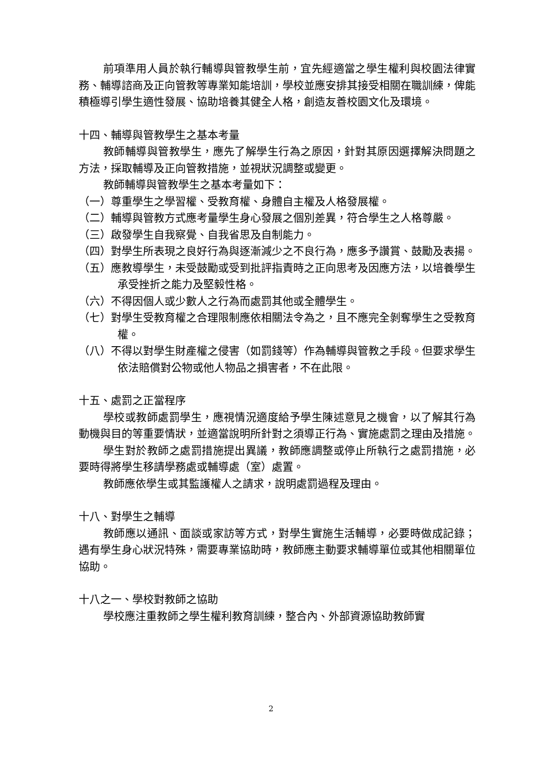前項準用人員於執行輔導與管教學生前，宜先經適當之學生權利與校園法律實務、輔導諮商及正向管教等專業知能培訓，學校並應安排其接受相關在職訓練，俾能積極導引學生適性發展、協助培養其健全人格，創造友善校園文化及環境。
十四、輔導與管教學生之基本考量
教師輔導與管教學生，應先了解學生行為之原因，針對其原因選擇解決問題之方法，採取輔導及正向管教措施，並視狀況調整或變更。
教師輔導與管教學生之基本考量如下：
（一）尊重學生之學習權、受教育權、身體自主權及人格發展權。
（二）輔導與管教方式應考量學生身心發展之個別差異，符合學生之人格尊嚴。
（三）啟發學生自我察覺、自我省思及自制能力。
（四）對學生所表現之良好行為與逐漸減少之不良行為，應多予讚賞、鼓勵及表揚。
（五）應教導學生，未受鼓勵或受到批評指責時之正向思考及因應方法，以培養學生承受挫折之能力及堅毅性格。
（六）不得因個人或少數人之行為而處罰其他或全體學生。
（七）對學生受教育權之合理限制應依相關法令為之，且不應完全剝奪學生之受教育權。
（八）不得以對學生財產權之侵害（如罰錢等）作為輔導與管教之手段。但要求學生依法賠償對公物或他人物品之損害者，不在此限。
十五、處罰之正當程序
學校或教師處罰學生，應視情況適度給予學生陳述意見之機會，以了解其行為動機與目的等重要情狀，並適當說明所針對之須導正行為、實施處罰之理由及措施。
學生對於教師之處罰措施提出異議，教師應調整或停止所執行之處罰措施，必要時得將學生移請學務處或輔導處（室）處置。
教師應依學生或其監護權人之請求，說明處罰過程及理由。
十八、對學生之輔導
教師應以通訊、面談或家訪等方式，對學生實施生活輔導，必要時做成記錄；遇有學生身心狀況特殊，需要專業協助時，教師應主動要求輔導單位或其他相關單位協助。
十八之一、學校對教師之協助
學校應注重教師之學生權利教育訓練，整合內、外部資源協助教師實
2